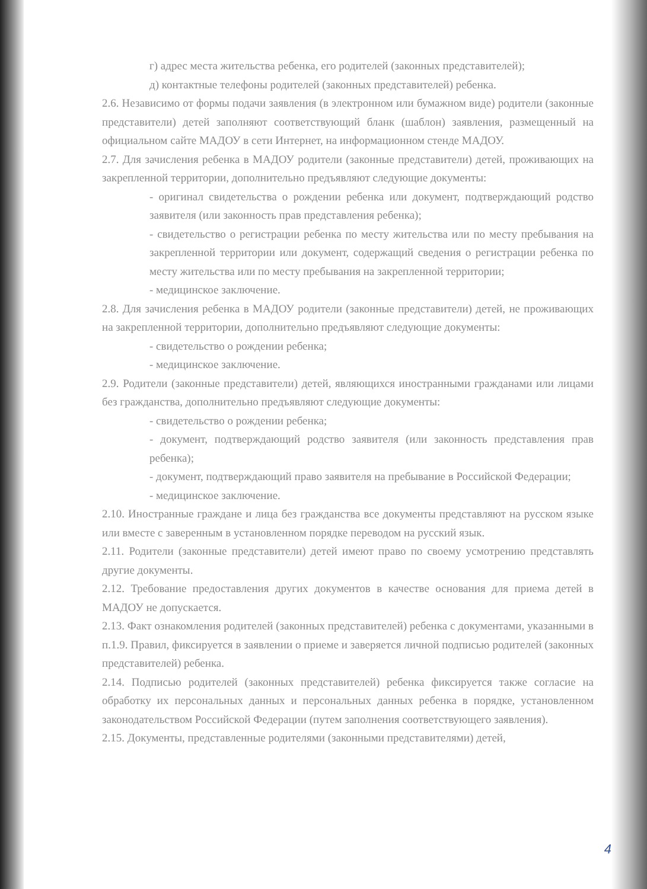г) адрес места жительства ребенка, его родителей (законных представителей);
д) контактные телефоны родителей (законных представителей) ребенка.
2.6. Независимо от формы подачи заявления (в электронном или бумажном виде) родители (законные представители) детей заполняют соответствующий бланк (шаблон) заявления, размещенный на официальном сайте МАДОУ в сети Интернет, на информационном стенде МАДОУ.
2.7. Для зачисления ребенка в МАДОУ родители (законные представители) детей, проживающих на закрепленной территории, дополнительно предъявляют следующие документы:
- оригинал свидетельства о рождении ребенка или документ, подтверждающий родство заявителя (или законность прав представления ребенка);
- свидетельство о регистрации ребенка по месту жительства или по месту пребывания на закрепленной территории или документ, содержащий сведения о регистрации ребенка по месту жительства или по месту пребывания на закрепленной территории;
- медицинское заключение.
2.8. Для зачисления ребенка в МАДОУ родители (законные представители) детей, не проживающих на закрепленной территории, дополнительно предъявляют следующие документы:
- свидетельство о рождении ребенка;
- медицинское заключение.
2.9. Родители (законные представители) детей, являющихся иностранными гражданами или лицами без гражданства, дополнительно предъявляют следующие документы:
- свидетельство о рождении ребенка;
- документ, подтверждающий родство заявителя (или законность представления прав ребенка);
- документ, подтверждающий право заявителя на пребывание в Российской Федерации;
- медицинское заключение.
2.10. Иностранные граждане и лица без гражданства все документы представляют на русском языке или вместе с заверенным в установленном порядке переводом на русский язык.
2.11. Родители (законные представители) детей имеют право по своему усмотрению представлять другие документы.
2.12. Требование предоставления других документов в качестве основания для приема детей в МАДОУ не допускается.
2.13. Факт ознакомления родителей (законных представителей) ребенка с документами, указанными в п.1.9. Правил, фиксируется в заявлении о приеме и заверяется личной подписью родителей (законных представителей) ребенка.
2.14. Подписью родителей (законных представителей) ребенка фиксируется также согласие на обработку их персональных данных и персональных данных ребенка в порядке, установленном законодательством Российской Федерации (путем заполнения соответствующего заявления).
2.15. Документы, представленные родителями (законными представителями) детей,
4